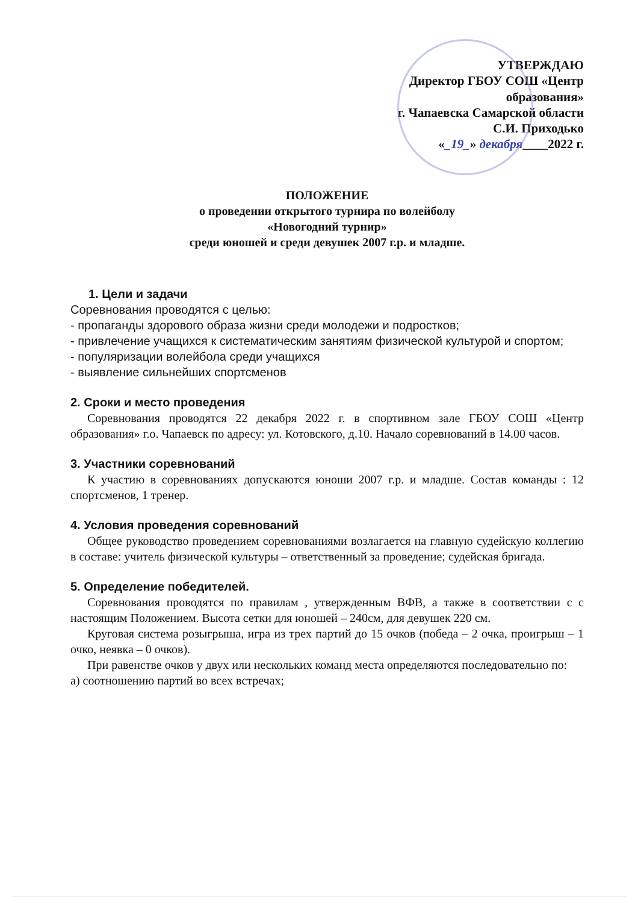УТВЕРЖДАЮ
Директор ГБОУ СОШ «Центр
образования»
г. Чапаевска Самарской области
С.И. Приходько
«_19_» декабря____2022 г.
ПОЛОЖЕНИЕ
о проведении открытого турнира по волейболу
«Новогодний турнир»
среди юношей и среди девушек 2007 г.р. и младше.
1. Цели и задачи
Соревнования проводятся с целью:
- пропаганды здорового образа жизни среди молодежи и подростков;
- привлечение учащихся к систематическим занятиям физической культурой и спортом;
- популяризации волейбола среди учащихся
- выявление сильнейших спортсменов
2. Сроки и место проведения
Соревнования проводятся 22 декабря 2022 г. в спортивном зале ГБОУ СОШ «Центр образования» г.о. Чапаевск по адресу: ул. Котовского, д.10. Начало соревнований в 14.00 часов.
3. Участники соревнований
К участию в соревнованиях допускаются юноши 2007 г.р. и младше. Состав команды : 12 спортсменов, 1 тренер.
4. Условия проведения соревнований
Общее руководство проведением соревнованиями возлагается на главную судейскую коллегию в составе: учитель физической культуры – ответственный за проведение; судейская бригада.
5. Определение победителей.
Соревнования проводятся по правилам , утвержденным ВФВ, а также в соответствии с с настоящим Положением. Высота сетки для юношей – 240см, для девушек 220 см.
Круговая система розыгрыша, игра из трех партий до 15 очков (победа – 2 очка, проигрыш – 1 очко, неявка – 0 очков).
При равенстве очков у двух или нескольких команд места определяются последовательно по:
а) соотношению партий во всех встречах;